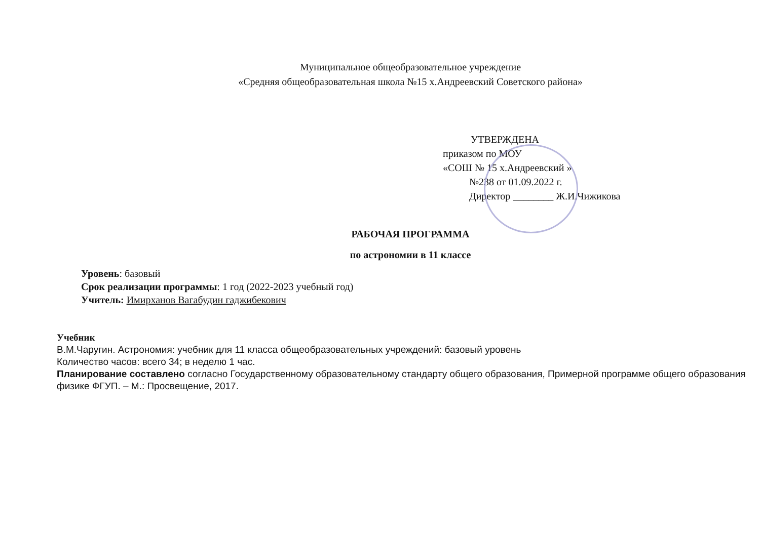Муниципальное общеобразовательное учреждение
«Средняя общеобразовательная школа №15 х.Андреевский Советского района»
УТВЕРЖДЕНА
приказом по МОУ
«СОШ № 15 х.Андреевский »
№238 от 01.09.2022 г.
Директор ________ Ж.И.Чижикова
РАБОЧАЯ ПРОГРАММА
по астрономии в 11 классе
Уровень: базовый
Срок реализации программы: 1 год (2022-2023 учебный год)
Учитель: Имирханов Вагабудин гаджибекович
Учебник
В.М.Чаругин. Астрономия: учебник для 11 класса общеобразовательных учреждений: базовый уровень
Количество часов: всего 34; в неделю 1 час.
Планирование составлено согласно Государственному образовательному стандарту общего образования, Примерной программе общего образования физике ФГУП. – М.: Просвещение, 2017.